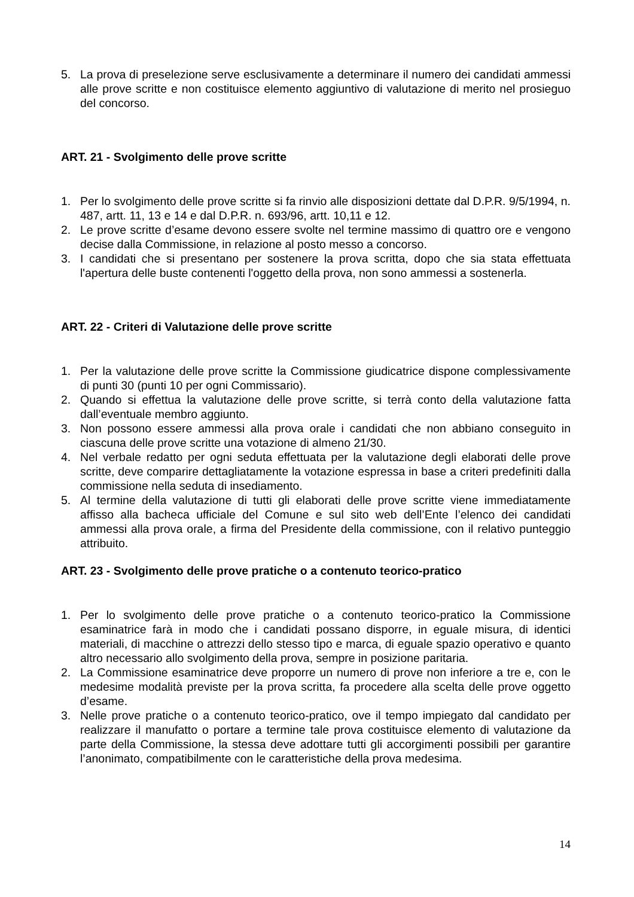5. La prova di preselezione serve esclusivamente a determinare il numero dei candidati ammessi alle prove scritte e non costituisce elemento aggiuntivo di valutazione di merito nel prosieguo del concorso.
ART. 21 - Svolgimento delle prove scritte
1. Per lo svolgimento delle prove scritte si fa rinvio alle disposizioni dettate dal D.P.R. 9/5/1994, n. 487, artt. 11, 13 e 14 e dal D.P.R. n. 693/96, artt. 10,11 e 12.
2. Le prove scritte d’esame devono essere svolte nel termine massimo di quattro ore e vengono decise dalla Commissione, in relazione al posto messo a concorso.
3. I candidati che si presentano per sostenere la prova scritta, dopo che sia stata effettuata l'apertura delle buste contenenti l'oggetto della prova, non sono ammessi a sostenerla.
ART. 22 - Criteri di Valutazione delle prove scritte
1. Per la valutazione delle prove scritte la Commissione giudicatrice dispone complessivamente di punti 30 (punti 10 per ogni Commissario).
2. Quando si effettua la valutazione delle prove scritte, si terrà conto della valutazione fatta dall’eventuale membro aggiunto.
3. Non possono essere ammessi alla prova orale i candidati che non abbiano conseguito in ciascuna delle prove scritte una votazione di almeno 21/30.
4. Nel verbale redatto per ogni seduta effettuata per la valutazione degli elaborati delle prove scritte, deve comparire dettagliatamente la votazione espressa in base a criteri predefiniti dalla commissione nella seduta di insediamento.
5. Al termine della valutazione di tutti gli elaborati delle prove scritte viene immediatamente affisso alla bacheca ufficiale del Comune e sul sito web dell’Ente l’elenco dei candidati ammessi alla prova orale, a firma del Presidente della commissione, con il relativo punteggio attribuito.
ART. 23 - Svolgimento delle prove pratiche o a contenuto teorico-pratico
1. Per lo svolgimento delle prove pratiche o a contenuto teorico-pratico la Commissione esaminatrice farà in modo che i candidati possano disporre, in eguale misura, di identici materiali, di macchine o attrezzi dello stesso tipo e marca, di eguale spazio operativo e quanto altro necessario allo svolgimento della prova, sempre in posizione paritaria.
2. La Commissione esaminatrice deve proporre un numero di prove non inferiore a tre e, con le medesime modalità previste per la prova scritta, fa procedere alla scelta delle prove oggetto d’esame.
3. Nelle prove pratiche o a contenuto teorico-pratico, ove il tempo impiegato dal candidato per realizzare il manufatto o portare a termine tale prova costituisce elemento di valutazione da parte della Commissione, la stessa deve adottare tutti gli accorgimenti possibili per garantire l’anonimato, compatibilmente con le caratteristiche della prova medesima.
14